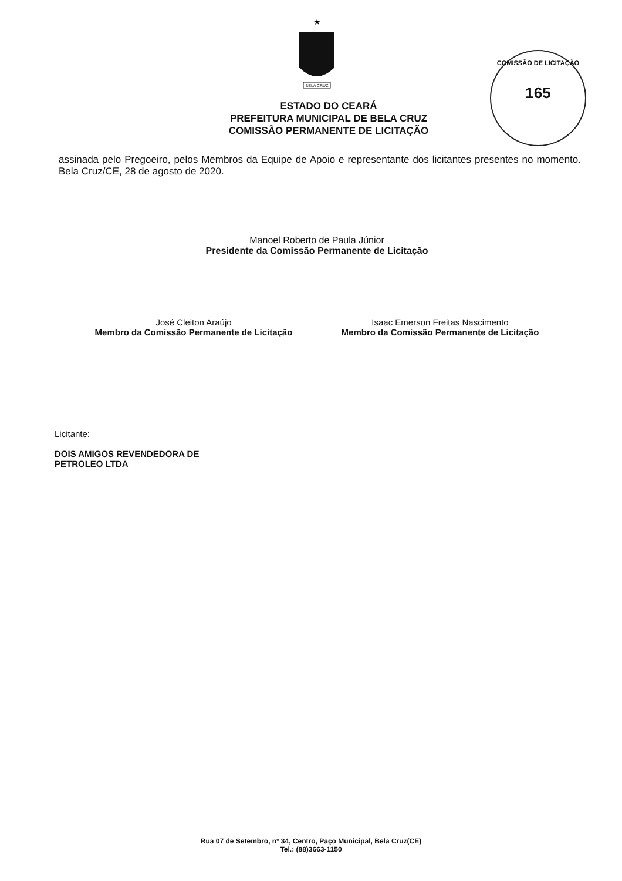★
BELA CRUZ
COMISSÃO DE LICITAÇÃO
165
ESTADO DO CEARÁ
PREFEITURA MUNICIPAL DE BELA CRUZ
COMISSÃO PERMANENTE DE LICITAÇÃO
assinada pelo Pregoeiro, pelos Membros da Equipe de Apoio e representante dos licitantes presentes no momento. Bela Cruz/CE, 28 de agosto de 2020.
Manoel Roberto de Paula Júnior
Presidente da Comissão Permanente de Licitação
José Cleiton Araújo
Membro da Comissão Permanente de Licitação
Isaac Emerson Freitas Nascimento
Membro da Comissão Permanente de Licitação
Licitante:
DOIS AMIGOS REVENDEDORA DE PETROLEO LTDA
Rua 07 de Setembro, nº 34, Centro, Paço Municipal, Bela Cruz(CE)
Tel.: (88)3663-1150